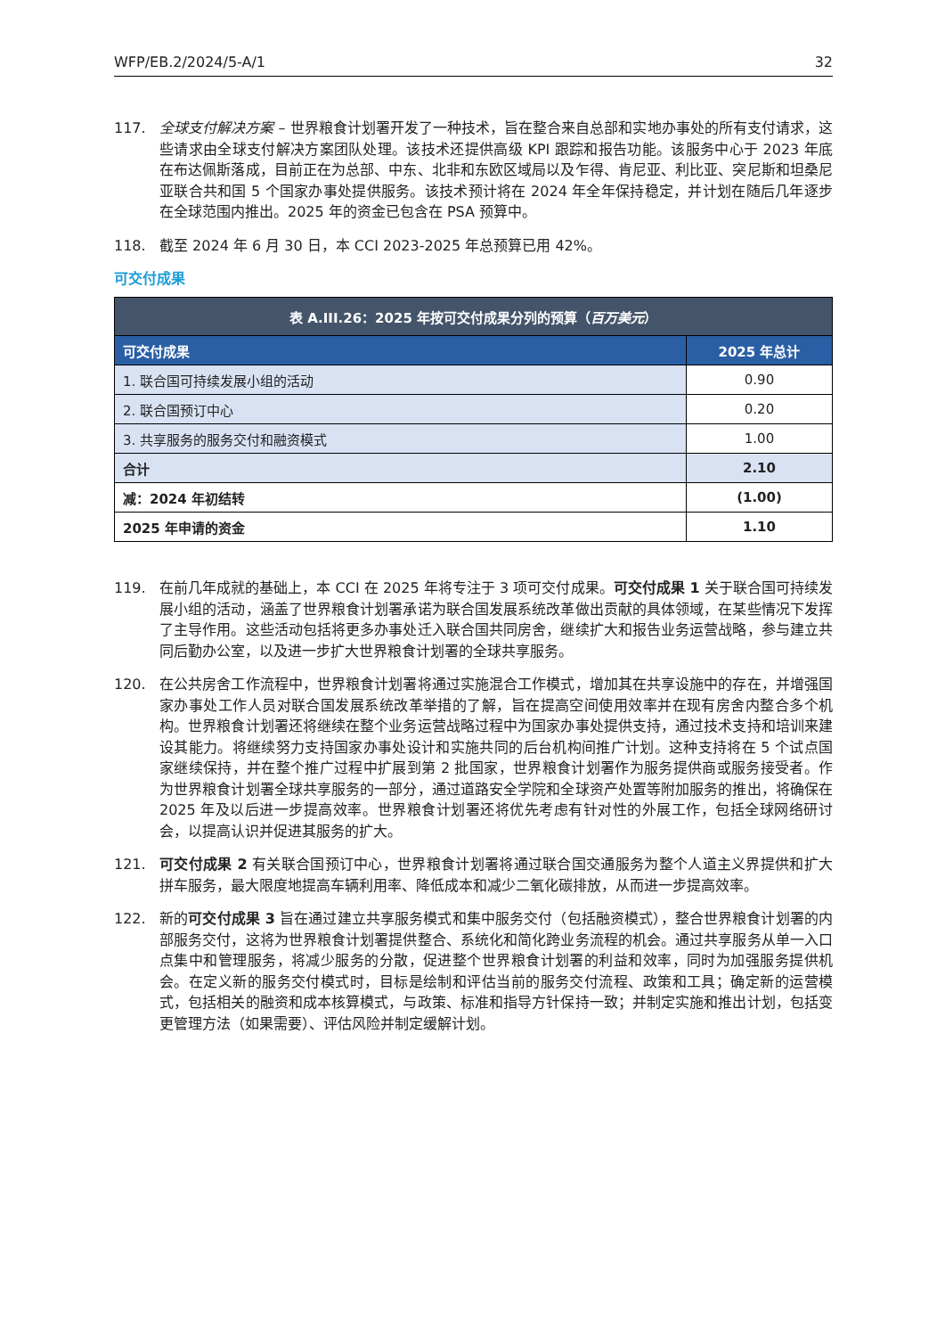WFP/EB.2/2024/5-A/1 32
117. 全球支付解决方案 – 世界粮食计划署开发了一种技术，旨在整合来自总部和实地办事处的所有支付请求，这些请求由全球支付解决方案团队处理。该技术还提供高级 KPI 跟踪和报告功能。该服务中心于 2023 年底在布达佩斯落成，目前正在为总部、中东、北非和东欧区域局以及乍得、肯尼亚、利比亚、突尼斯和坦桑尼亚联合共和国 5 个国家办事处提供服务。该技术预计将在 2024 年全年保持稳定，并计划在随后几年逐步在全球范围内推出。2025 年的资金已包含在 PSA 预算中。
118. 截至 2024 年 6 月 30 日，本 CCI 2023-2025 年总预算已用 42%。
可交付成果
| 表 A.III.26：2025 年按可交付成果分列的预算（ 百万美元 ） | |
| --- | --- |
| 可交付成果 | 2025 年总计 |
| 1. 联合国可持续发展小组的活动 | 0.90 |
| 2. 联合国预订中心 | 0.20 |
| 3. 共享服务的服务交付和融资模式 | 1.00 |
| 合计 | 2.10 |
| 减：2024 年初结转 | (1.00) |
| 2025 年申请的资金 | 1.10 |
119. 在前几年成就的基础上，本 CCI 在 2025 年将专注于 3 项可交付成果。可交付成果 1 关于联合国可持续发展小组的活动，涵盖了世界粮食计划署承诺为联合国发展系统改革做出贡献的具体领域，在某些情况下发挥了主导作用。这些活动包括将更多办事处迁入联合国共同房舍，继续扩大和报告业务运营战略，参与建立共同后勤办公室，以及进一步扩大世界粮食计划署的全球共享服务。
120. 在公共房舍工作流程中，世界粮食计划署将通过实施混合工作模式，增加其在共享设施中的存在，并增强国家办事处工作人员对联合国发展系统改革举措的了解，旨在提高空间使用效率并在现有房舍内整合多个机构。世界粮食计划署还将继续在整个业务运营战略过程中为国家办事处提供支持，通过技术支持和培训来建设其能力。将继续努力支持国家办事处设计和实施共同的后台机构间推广计划。这种支持将在 5 个试点国家继续保持，并在整个推广过程中扩展到第 2 批国家，世界粮食计划署作为服务提供商或服务接受者。作为世界粮食计划署全球共享服务的一部分，通过道路安全学院和全球资产处置等附加服务的推出，将确保在 2025 年及以后进一步提高效率。世界粮食计划署还将优先考虑有针对性的外展工作，包括全球网络研讨会，以提高认识并促进其服务的扩大。
121. 可交付成果 2 有关联合国预订中心，世界粮食计划署将通过联合国交通服务为整个人道主义界提供和扩大拼车服务，最大限度地提高车辆利用率、降低成本和减少二氧化碳排放，从而进一步提高效率。
122. 新的可交付成果 3 旨在通过建立共享服务模式和集中服务交付（包括融资模式），整合世界粮食计划署的内部服务交付，这将为世界粮食计划署提供整合、系统化和简化跨业务流程的机会。通过共享服务从单一入口点集中和管理服务，将减少服务的分散，促进整个世界粮食计划署的利益和效率，同时为加强服务提供机会。在定义新的服务交付模式时，目标是绘制和评估当前的服务交付流程、政策和工具；确定新的运营模式，包括相关的融资和成本核算模式，与政策、标准和指导方针保持一致；并制定实施和推出计划，包括变更管理方法（如果需要）、评估风险并制定缓解计划。